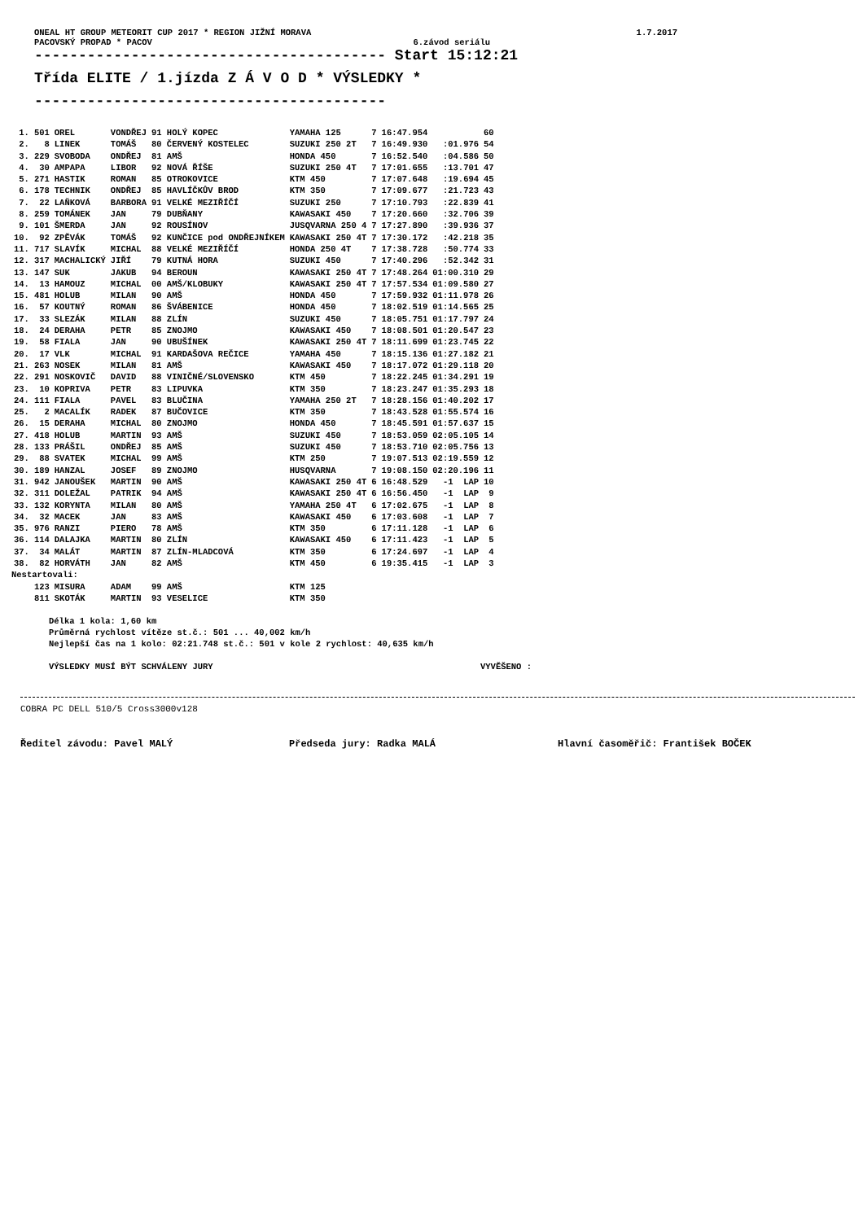ONEAL HT GROUP METEORIT CUP 2017 * REGION JIŽNÍ MORAVA 1.7.2017
PACOVSKÝ PROPAD * PACOV 6.závod seriálu
---------------------------------------- Start 15:12:21
Třída ELITE / 1.jízda Z Á V O D * VÝSLEDKY *
----------------------------------------
| 1. | 501 | OREL | VONDŘEJ | 91 HOLÝ KOPEC | YAMAHA 125 | 7 | 16:47.954 | | 60 |
| 2. | 8 | LINEK | TOMÁŠ | 80 ČERVENÝ KOSTELEC | SUZUKI 250 2T | 7 | 16:49.930 | :01.976 | 54 |
| 3. | 229 | SVOBODA | ONDŘEJ | 81 AMŠ | HONDA 450 | 7 | 16:52.540 | :04.586 | 50 |
| 4. | 30 | AMPAPA | LIBOR | 92 NOVÁ ŘÍŠE | SUZUKI 250 4T | 7 | 17:01.655 | :13.701 | 47 |
| 5. | 271 | HASTIK | ROMAN | 85 OTROKOVICE | KTM 450 | 7 | 17:07.648 | :19.694 | 45 |
| 6. | 178 | TECHNIK | ONDŘEJ | 85 HAVLÍČKŮV BROD | KTM 350 | 7 | 17:09.677 | :21.723 | 43 |
| 7. | 22 | LAŇKOVÁ | BARBORA | 91 VELKÉ MEZIŘÍČÍ | SUZUKI 250 | 7 | 17:10.793 | :22.839 | 41 |
| 8. | 259 | TOMÁNEK | JAN | 79 DUBŇANY | KAWASAKI 450 | 7 | 17:20.660 | :32.706 | 39 |
| 9. | 101 | ŠMERDA | JAN | 92 ROUSÍNOV | JUSQVARNA 250 4 | 7 | 17:27.890 | :39.936 | 37 |
| 10. | 92 | ZPĚVÁK | TOMÁŠ | 92 KUNČICE pod ONDŘEJNÍKEM | KAWASAKI 250 4T | 7 | 17:30.172 | :42.218 | 35 |
| 11. | 717 | SLAVÍK | MICHAL | 88 VELKÉ MEZIŘÍČÍ | HONDA 250 4T | 7 | 17:38.728 | :50.774 | 33 |
| 12. | 317 | MACHALICKÝ | JIŘÍ | 79 KUTNÁ HORA | SUZUKI 450 | 7 | 17:40.296 | :52.342 | 31 |
| 13. | 147 | SUK | JAKUB | 94 BEROUN | KAWASAKI 250 4T | 7 | 17:48.264 | 01:00.310 | 29 |
| 14. | 13 | HAMOUZ | MICHAL | 00 AMŠ/KLOBUKY | KAWASAKI 250 4T | 7 | 17:57.534 | 01:09.580 | 27 |
| 15. | 481 | HOLUB | MILAN | 90 AMŠ | HONDA 450 | 7 | 17:59.932 | 01:11.978 | 26 |
| 16. | 57 | KOUTNÝ | ROMAN | 86 ŠVÁBENICE | HONDA 450 | 7 | 18:02.519 | 01:14.565 | 25 |
| 17. | 33 | SLEZÁK | MILAN | 88 ZLÍN | SUZUKI 450 | 7 | 18:05.751 | 01:17.797 | 24 |
| 18. | 24 | DERAHA | PETR | 85 ZNOJMO | KAWASAKI 450 | 7 | 18:08.501 | 01:20.547 | 23 |
| 19. | 58 | FIALA | JAN | 90 UBUŠÍNEK | KAWASAKI 250 4T | 7 | 18:11.699 | 01:23.745 | 22 |
| 20. | 17 | VLK | MICHAL | 91 KARDAŠOVA REČICE | YAMAHA 450 | 7 | 18:15.136 | 01:27.182 | 21 |
| 21. | 263 | NOSEK | MILAN | 81 AMŠ | KAWASAKI 450 | 7 | 18:17.072 | 01:29.118 | 20 |
| 22. | 291 | NOSKOVIČ | DAVID | 88 VINIČNÉ/SLOVENSKO | KTM 450 | 7 | 18:22.245 | 01:34.291 | 19 |
| 23. | 10 | KOPRIVA | PETR | 83 LIPUVKA | KTM 350 | 7 | 18:23.247 | 01:35.293 | 18 |
| 24. | 111 | FIALA | PAVEL | 83 BLUČINA | YAMAHA 250 2T | 7 | 18:28.156 | 01:40.202 | 17 |
| 25. | 2 | MACALÍK | RADEK | 87 BUČOVICE | KTM 350 | 7 | 18:43.528 | 01:55.574 | 16 |
| 26. | 15 | DERAHA | MICHAL | 80 ZNOJMO | HONDA 450 | 7 | 18:45.591 | 01:57.637 | 15 |
| 27. | 418 | HOLUB | MARTIN | 93 AMŠ | SUZUKI 450 | 7 | 18:53.059 | 02:05.105 | 14 |
| 28. | 133 | PRÁŠIL | ONDŘEJ | 85 AMŠ | SUZUKI 450 | 7 | 18:53.710 | 02:05.756 | 13 |
| 29. | 88 | SVATEK | MICHAL | 99 AMŠ | KTM 250 | 7 | 19:07.513 | 02:19.559 | 12 |
| 30. | 189 | HANZAL | JOSEF | 89 ZNOJMO | HUSQVARNA | 7 | 19:08.150 | 02:20.196 | 11 |
| 31. | 942 | JANOUŠEK | MARTIN | 90 AMŠ | KAWASAKI 250 4T | 6 | 16:48.529 | -1 LAP | 10 |
| 32. | 311 | DOLEŽAL | PATRIK | 94 AMŠ | KAWASAKI 250 4T | 6 | 16:56.450 | -1 LAP | 9 |
| 33. | 132 | KORYNTA | MILAN | 80 AMŠ | YAMAHA 250 4T | 6 | 17:02.675 | -1 LAP | 8 |
| 34. | 32 | MACEK | JAN | 83 AMŠ | KAWASAKI 450 | 6 | 17:03.608 | -1 LAP | 7 |
| 35. | 976 | RANZI | PIERO | 78 AMŠ | KTM 350 | 6 | 17:11.128 | -1 LAP | 6 |
| 36. | 114 | DALAJKA | MARTIN | 80 ZLÍN | KAWASAKI 450 | 6 | 17:11.423 | -1 LAP | 5 |
| 37. | 34 | MALÁT | MARTIN | 87 ZLÍN-MLADCOVÁ | KTM 350 | 6 | 17:24.697 | -1 LAP | 4 |
| 38. | 82 | HORVÁTH | JAN | 82 AMŠ | KTM 450 | 6 | 19:35.415 | -1 LAP | 3 |
| Nestartovali: | | | | | | | | | |
| | 123 | MISURA | ADAM | 99 AMŠ | KTM 125 | | | | |
| | 811 | SKOTÁK | MARTIN | 93 VESELICE | KTM 350 | | | | |
Délka 1 kola: 1,60 km
Průměrná rychlost vítěze st.č.: 501 ... 40,002 km/h
Nejlepší čas na 1 kolo: 02:21.748 st.č.: 501 v kole 2 rychlost: 40,635 km/h
VÝSLEDKY MUSÍ BÝT SCHVÁLENY JURY VYVĚŠENO :
COBRA PC DELL 510/5 Cross3000v128
Ředitel závodu: Pavel MALÝ Předseda jury: Radka MALÁ Hlavní časoměřič: František BOČEK